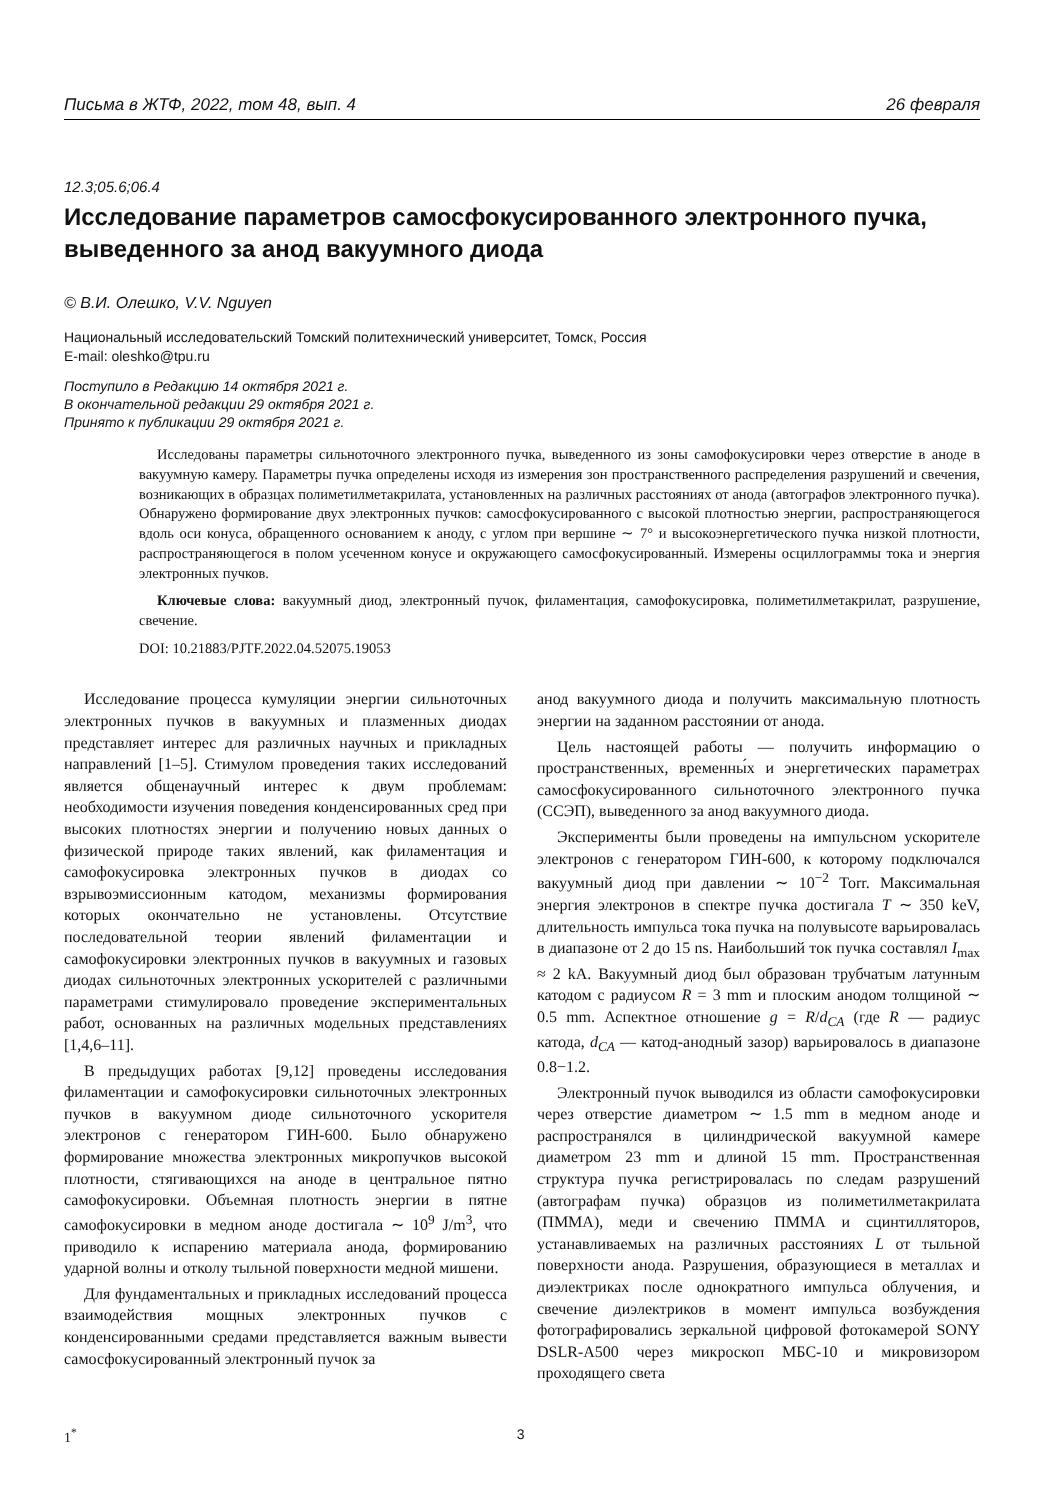Письма в ЖТФ, 2022, том 48, вып. 4 26 февраля
12.3;05.6;06.4
Исследование параметров самосфокусированного электронного пучка, выведенного за анод вакуумного диода
© В.И. Олешко, V.V. Nguyen
Национальный исследовательский Томский политехнический университет, Томск, Россия
E-mail: oleshko@tpu.ru
Поступило в Редакцию 14 октября 2021 г.
В окончательной редакции 29 октября 2021 г.
Принято к публикации 29 октября 2021 г.
Исследованы параметры сильноточного электронного пучка, выведенного из зоны самофокусировки через отверстие в аноде в вакуумную камеру. Параметры пучка определены исходя из измерения зон пространственного распределения разрушений и свечения, возникающих в образцах полиметилметакрилата, установленных на различных расстояниях от анода (автографов электронного пучка). Обнаружено формирование двух электронных пучков: самосфокусированного с высокой плотностью энергии, распространяющегося вдоль оси конуса, обращенного основанием к аноду, с углом при вершине ∼ 7° и высокоэнергетического пучка низкой плотности, распространяющегося в полом усеченном конусе и окружающего самосфокусированный. Измерены осциллограммы тока и энергия электронных пучков.
Ключевые слова: вакуумный диод, электронный пучок, филаментация, самофокусировка, полиметилметакрилат, разрушение, свечение.
DOI: 10.21883/PJTF.2022.04.52075.19053
Исследование процесса кумуляции энергии сильноточных электронных пучков в вакуумных и плазменных диодах представляет интерес для различных научных и прикладных направлений [1–5]. Стимулом проведения таких исследований является общенаучный интерес к двум проблемам: необходимости изучения поведения конденсированных сред при высоких плотностях энергии и получению новых данных о физической природе таких явлений, как филаментация и самофокусировка электронных пучков в диодах со взрывоэмиссионным катодом, механизмы формирования которых окончательно не установлены. Отсутствие последовательной теории явлений филаментации и самофокусировки электронных пучков в вакуумных и газовых диодах сильноточных электронных ускорителей с различными параметрами стимулировало проведение экспериментальных работ, основанных на различных модельных представлениях [1,4,6–11].
В предыдущих работах [9,12] проведены исследования филаментации и самофокусировки сильноточных электронных пучков в вакуумном диоде сильноточного ускорителя электронов с генератором ГИН-600. Было обнаружено формирование множества электронных микропучков высокой плотности, стягивающихся на аноде в центральное пятно самофокусировки. Объемная плотность энергии в пятне самофокусировки в медном аноде достигала ∼ 10<sup>9</sup> J/m<sup>3</sup>, что приводило к испарению материала анода, формированию ударной волны и отколу тыльной поверхности медной мишени.
Для фундаментальных и прикладных исследований процесса взаимодействия мощных электронных пучков с конденсированными средами представляется важным вывести самосфокусированный электронный пучок за
анод вакуумного диода и получить максимальную плотность энергии на заданном расстоянии от анода.
Цель настоящей работы — получить информацию о пространственных, временны́х и энергетических параметрах самосфокусированного сильноточного электронного пучка (ССЭП), выведенного за анод вакуумного диода.
Эксперименты были проведены на импульсном ускорителе электронов с генератором ГИН-600, к которому подключался вакуумный диод при давлении ∼ 10<sup>−2</sup> Torr. Максимальная энергия электронов в спектре пучка достигала T ∼ 350 keV, длительность импульса тока пучка на полувысоте варьировалась в диапазоне от 2 до 15 ns. Наибольший ток пучка составлял I<sub>max</sub> ≈ 2 kA. Вакуумный диод был образован трубчатым латунным катодом с радиусом R = 3 mm и плоским анодом толщиной ∼ 0.5 mm. Аспектное отношение g = R/d<sub>CA</sub> (где R — радиус катода, d<sub>CA</sub> — катод-анодный зазор) варьировалось в диапазоне 0.8−1.2.
Электронный пучок выводился из области самофокусировки через отверстие диаметром ∼ 1.5 mm в медном аноде и распространялся в цилиндрической вакуумной камере диаметром 23 mm и длиной 15 mm. Пространственная структура пучка регистрировалась по следам разрушений (автографам пучка) образцов из полиметилметакрилата (ПММА), меди и свечению ПММА и сцинтилляторов, устанавливаемых на различных расстояниях L от тыльной поверхности анода. Разрушения, образующиеся в металлах и диэлектриках после однократного импульса облучения, и свечение диэлектриков в момент импульса возбуждения фотографировались зеркальной цифровой фотокамерой SONY DSLR-A500 через микроскоп МБС-10 и микровизором проходящего света
1<sup>*</sup> 3